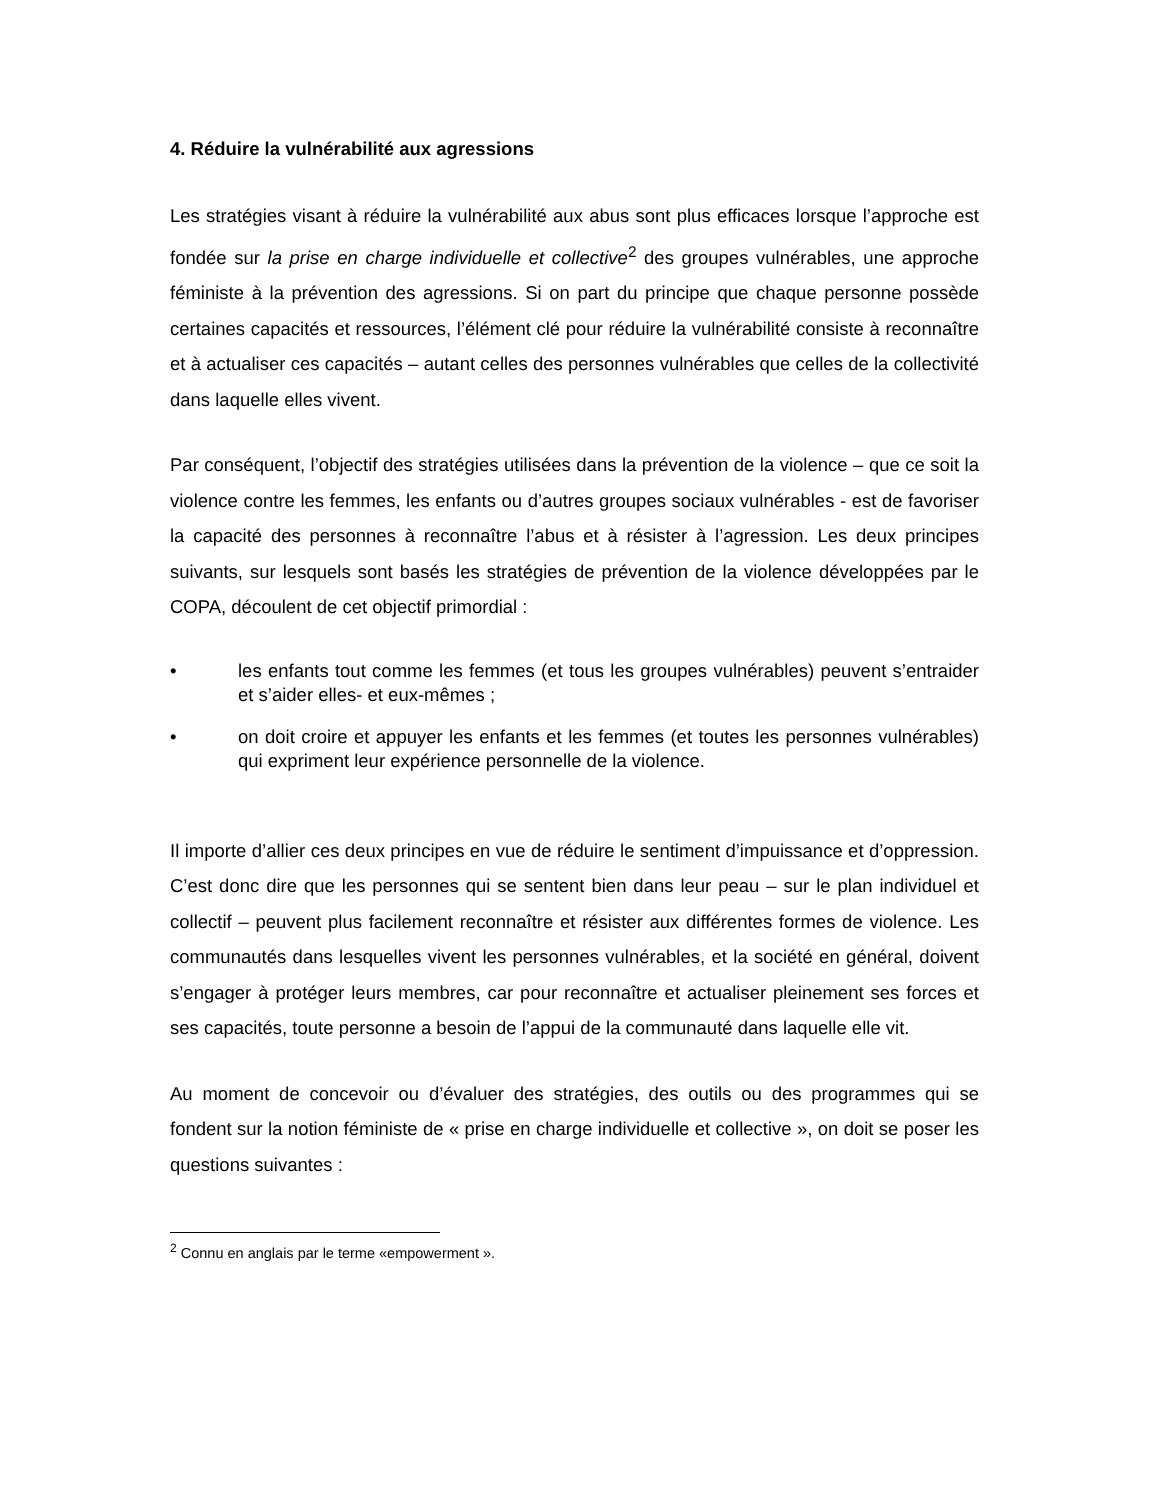4. Réduire la vulnérabilité aux agressions
Les stratégies visant à réduire la vulnérabilité aux abus sont plus efficaces lorsque l’approche est fondée sur la prise en charge individuelle et collective<sup>2</sup> des groupes vulnérables, une approche féministe à la prévention des agressions. Si on part du principe que chaque personne possède certaines capacités et ressources, l’élément clé pour réduire la vulnérabilité consiste à reconnaître et à actualiser ces capacités – autant celles des personnes vulnérables que celles de la collectivité dans laquelle elles vivent.
Par conséquent, l’objectif des stratégies utilisées dans la prévention de la violence – que ce soit la violence contre les femmes, les enfants ou d’autres groupes sociaux vulnérables - est de favoriser la capacité des personnes à reconnaître l’abus et à résister à l’agression. Les deux principes suivants, sur lesquels sont basés les stratégies de prévention de la violence développées par le COPA, découlent de cet objectif primordial :
• les enfants tout comme les femmes (et tous les groupes vulnérables) peuvent s’entraider et s’aider elles- et eux-mêmes ;
• on doit croire et appuyer les enfants et les femmes (et toutes les personnes vulnérables) qui expriment leur expérience personnelle de la violence.
Il importe d’allier ces deux principes en vue de réduire le sentiment d’impuissance et d’oppression. C’est donc dire que les personnes qui se sentent bien dans leur peau – sur le plan individuel et collectif – peuvent plus facilement reconnaître et résister aux différentes formes de violence. Les communautés dans lesquelles vivent les personnes vulnérables, et la société en général, doivent s’engager à protéger leurs membres, car pour reconnaître et actualiser pleinement ses forces et ses capacités, toute personne a besoin de l’appui de la communauté dans laquelle elle vit.
Au moment de concevoir ou d’évaluer des stratégies, des outils ou des programmes qui se fondent sur la notion féministe de « prise en charge individuelle et collective », on doit se poser les questions suivantes :
<sup>2</sup> Connu en anglais par le terme «empowerment ».